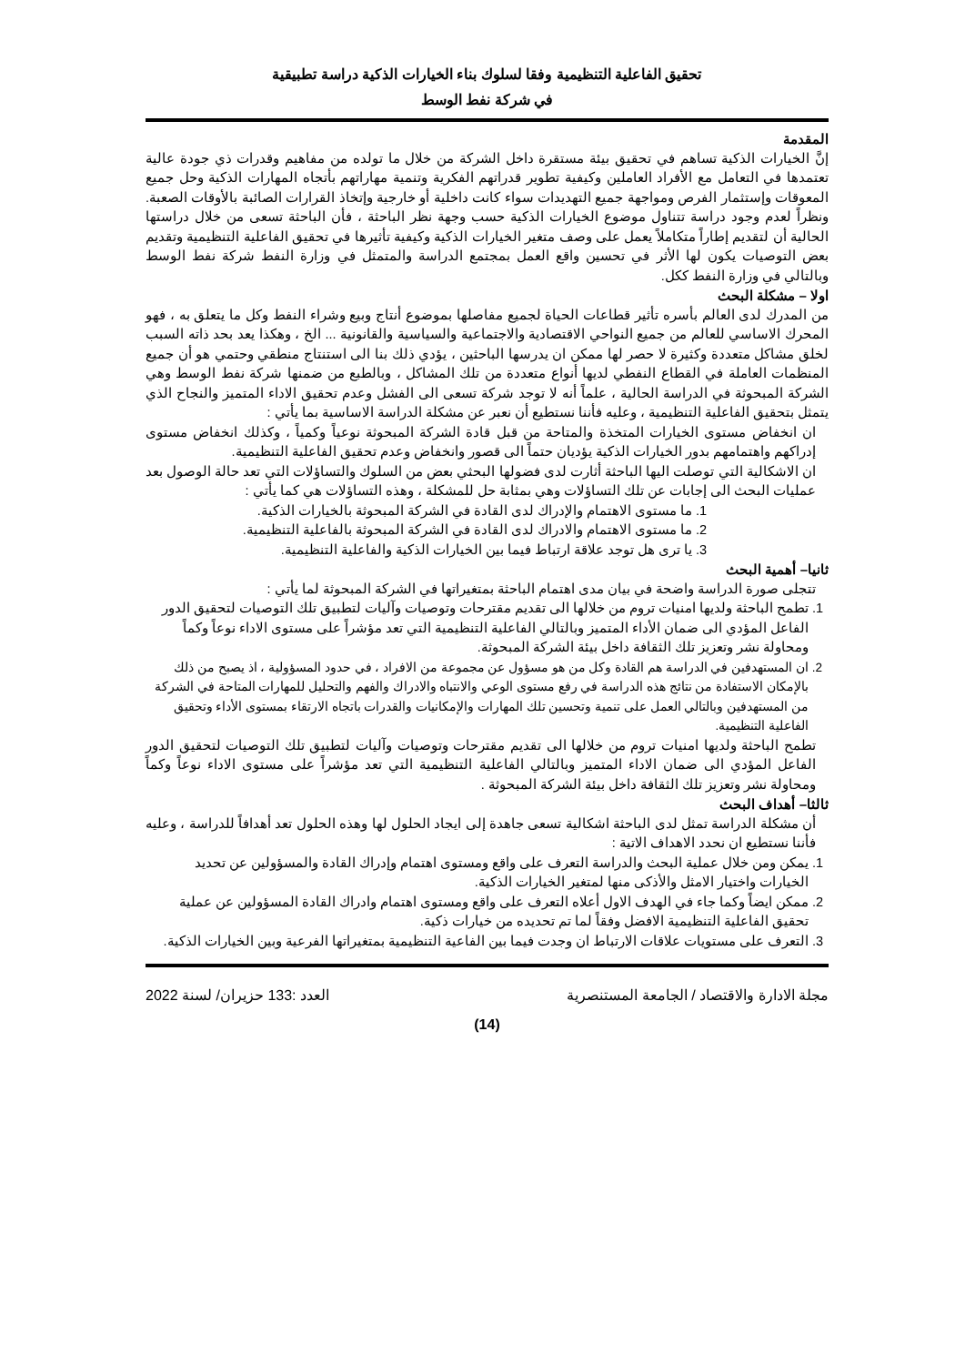تحقيق الفاعلية التنظيمية وفقا لسلوك بناء الخيارات الذكية دراسة تطبيقية
في شركة نفط الوسط
المقدمة
إنَّ الخيارات الذكية تساهم في تحقيق بيئة مستقرة داخل الشركة من خلال ما تولده من مفاهيم وقدرات ذي جودة عالية تعتمدها في التعامل مع الأفراد العاملين وكيفية تطوير قدراتهم الفكرية وتنمية مهاراتهم بأتجاه المهارات الذكية وحل جميع المعوقات وإستثمار الفرص ومواجهة جميع التهديدات سواء كانت داخلية أو خارجية وإتخاذ القرارات الصائبة بالأوقات الصعبة. ونظراً لعدم وجود دراسة تتناول موضوع الخيارات الذكية حسب وجهة نظر الباحثة ، فأن الباحثة تسعى من خلال دراستها الحالية أن لتقديم إطاراً متكاملاً يعمل على وصف متغير الخيارات الذكية وكيفية تأثيرها في تحقيق الفاعلية التنظيمية وتقديم بعض التوصيات يكون لها الأثر في تحسين واقع العمل بمجتمع الدراسة والمتمثل في وزارة النفط شركة نفط الوسط وبالتالي في وزارة النفط ككل.
اولا – مشكلة البحث
من المدرك لدى العالم بأسره تأثير قطاعات الحياة لجميع مفاصلها بموضوع أنتاج وبيع وشراء النفط وكل ما يتعلق به ، فهو المحرك الاساسي للعالم من جميع النواحي الاقتصادية والاجتماعية والسياسية والقانونية ... الخ ، وهكذا يعد بحد ذاته السبب لخلق مشاكل متعددة وكثيرة لا حصر لها ممكن ان يدرسها الباحثين ، يؤدي ذلك بنا الى استنتاج منطقي وحتمي هو أن جميع المنظمات العاملة في القطاع النفطي لديها أنواع متعددة من تلك المشاكل ، وبالطبع من ضمنها شركة نفط الوسط وهي الشركة المبحوثة في الدراسة الحالية ، علماً أنه لا توجد شركة تسعى الى الفشل وعدم تحقيق الاداء المتميز والنجاح الذي يتمثل بتحقيق الفاعلية التنظيمية ، وعليه فأننا نستطيع أن نعبر عن مشكلة الدراسة الاساسية بما يأتي :
ان انخفاض مستوى الخيارات المتخذة والمتاحة من قبل قادة الشركة المبحوثة نوعياً وكمياً ، وكذلك انخفاض مستوى إدراكهم واهتمامهم بدور الخيارات الذكية يؤديان حتماً الى قصور وانخفاض وعدم تحقيق الفاعلية التنظيمية.
ان الاشكالية التي توصلت اليها الباحثة أثارت لدى فضولها البحثي بعض من السلوك والتساؤلات التي تعد حالة الوصول بعد عمليات البحث الى إجابات عن تلك التساؤلات وهي بمثابة حل للمشكلة ، وهذه التساؤلات هي كما يأتي :
1. ما مستوى الاهتمام والإدراك لدى القادة في الشركة المبحوثة بالخيارات الذكية.
2. ما مستوى الاهتمام والادراك لدى القادة في الشركة المبحوثة بالفاعلية التنظيمية.
3. يا ترى هل توجد علاقة ارتباط فيما بين الخيارات الذكية والفاعلية التنظيمية.
ثانيا– أهمية البحث
تتجلى صورة الدراسة واضحة في بيان مدى اهتمام الباحثة بمتغيراتها في الشركة المبحوثة لما يأتي :
1. تطمح الباحثة ولديها امنيات تروم من خلالها الى تقديم مقترحات وتوصيات وآليات لتطبيق تلك التوصيات لتحقيق الدور الفاعل المؤدي الى ضمان الأداء المتميز وبالتالي الفاعلية التنظيمية التي تعد مؤشراً على مستوى الاداء نوعاً وكماً ومحاولة نشر وتعزيز تلك الثقافة داخل بيئة الشركة المبحوثة.
2. ان المستهدفين في الدراسة هم القادة وكل من هو مسؤول عن مجموعة من الافراد ، في حدود المسؤولية ، اذ يصبح من ذلك بالإمكان الاستفادة من نتائج هذه الدراسة في رفع مستوى الوعي والانتباه والادراك والفهم والتحليل للمهارات المتاحة في الشركة من المستهدفين وبالتالي العمل على تنمية وتحسين تلك المهارات والإمكانيات والقدرات باتجاه الارتقاء بمستوى الأداء وتحقيق الفاعلية التنظيمية.
تطمح الباحثة ولديها امنيات تروم من خلالها الى تقديم مقترحات وتوصيات وآليات لتطبيق تلك التوصيات لتحقيق الدور الفاعل المؤدي الى ضمان الاداء المتميز وبالتالي الفاعلية التنظيمية التي تعد مؤشراً على مستوى الاداء نوعاً وكماً ومحاولة نشر وتعزيز تلك الثقافة داخل بيئة الشركة المبحوثة .
ثالثا– أهداف البحث
أن مشكلة الدراسة تمثل لدى الباحثة اشكالية تسعى جاهدة إلى ايجاد الحلول لها وهذه الحلول تعد أهدافاً للدراسة ، وعليه فأننا نستطيع ان نحدد الاهداف الاتية :
1. يمكن ومن خلال عملية البحث والدراسة التعرف على واقع ومستوى اهتمام وإدراك القادة والمسؤولين عن تحديد الخيارات واختيار الامثل والأذكى منها لمتغير الخيارات الذكية.
2. ممكن ايضاً وكما جاء في الهدف الاول أعلاه التعرف على واقع ومستوى اهتمام وادراك القادة المسؤولين عن عملية تحقيق الفاعلية التنظيمية الافضل وفقاً لما تم تحديده من خيارات ذكية.
3. التعرف على مستويات علاقات الارتباط ان وجدت فيما بين الفاعية التنظيمية بمتغيراتها الفرعية وبين الخيارات الذكية.
مجلة الادارة والاقتصاد / الجامعة المستنصرية العدد :133 حزيران/ لسنة 2022
(14)